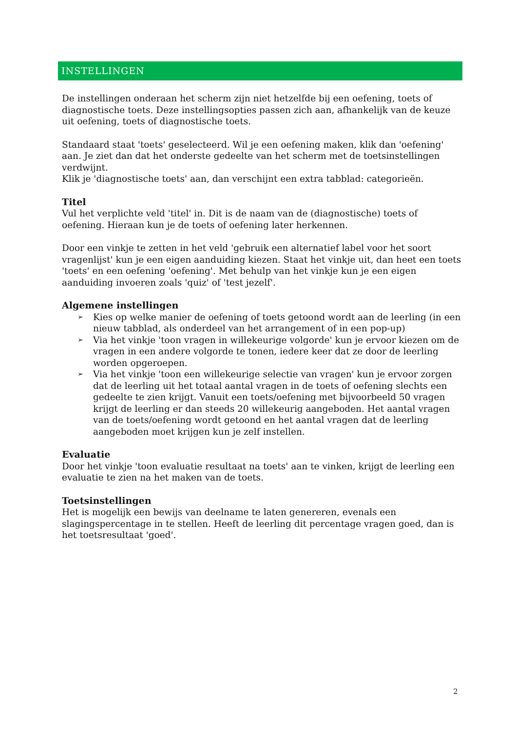INSTELLINGEN
De instellingen onderaan het scherm zijn niet hetzelfde bij een oefening, toets of diagnostische toets. Deze instellingsopties passen zich aan, afhankelijk van de keuze uit oefening, toets of diagnostische toets.
Standaard staat 'toets' geselecteerd. Wil je een oefening maken, klik dan 'oefening' aan. Je ziet dan dat het onderste gedeelte van het scherm met de toetsinstellingen verdwijnt.
Klik je 'diagnostische toets' aan, dan verschijnt een extra tabblad: categorieën.
Titel
Vul het verplichte veld 'titel' in. Dit is de naam van de (diagnostische) toets of oefening. Hieraan kun je de toets of oefening later herkennen.
Door een vinkje te zetten in het veld 'gebruik een alternatief label voor het soort vragenlijst' kun je een eigen aanduiding kiezen. Staat het vinkje uit, dan heet een toets 'toets' en een oefening 'oefening'. Met behulp van het vinkje kun je een eigen aanduiding invoeren zoals 'quiz' of 'test jezelf'.
Algemene instellingen
➢ Kies op welke manier de oefening of toets getoond wordt aan de leerling (in een nieuw tabblad, als onderdeel van het arrangement of in een pop-up)
➢ Via het vinkje 'toon vragen in willekeurige volgorde' kun je ervoor kiezen om de vragen in een andere volgorde te tonen, iedere keer dat ze door de leerling worden opgeroepen.
➢ Via het vinkje 'toon een willekeurige selectie van vragen' kun je ervoor zorgen dat de leerling uit het totaal aantal vragen in de toets of oefening slechts een gedeelte te zien krijgt. Vanuit een toets/oefening met bijvoorbeeld 50 vragen krijgt de leerling er dan steeds 20 willekeurig aangeboden. Het aantal vragen van de toets/oefening wordt getoond en het aantal vragen dat de leerling aangeboden moet krijgen kun je zelf instellen.
Evaluatie
Door het vinkje 'toon evaluatie resultaat na toets' aan te vinken, krijgt de leerling een evaluatie te zien na het maken van de toets.
Toetsinstellingen
Het is mogelijk een bewijs van deelname te laten genereren, evenals een slagingspercentage in te stellen. Heeft de leerling dit percentage vragen goed, dan is het toetsresultaat 'goed'.
2